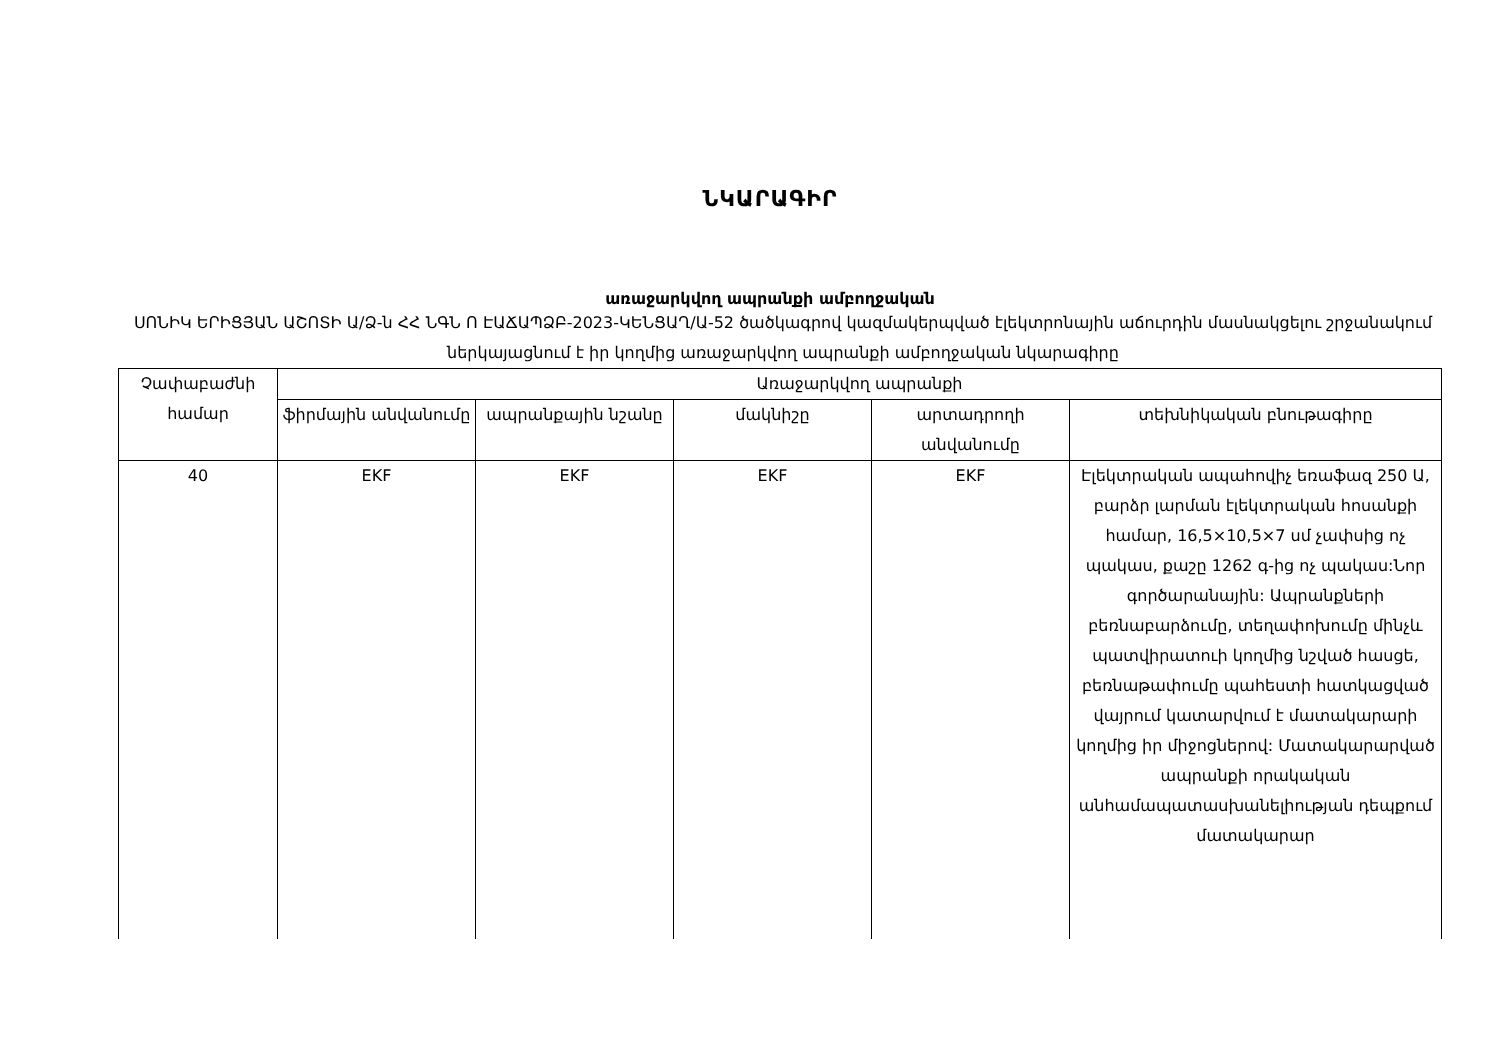ՆԿԱՐԱԳԻՐ
առաջարկվող ապրանքի ամբողջական
ՍՈՆԻԿ ԵՐԻՑՅԱՆ ԱՇՈՏԻ Ա/Ձ-ն ՀՀ ՆԳՆ Ո ԷԱՃԱՊՁԲ-2023-ԿԵՆՑԱՂ/Ա-52 ծածկագրով կազմակերպված էլեկտրոնային աճուրդին մասնակցելու շրջանակում ներկայացնում է իր կողմից առաջարկվող ապրանքի ամբողջական նկարագիրը
| Չափաբաժնի համար | Առաջարկվող ապրանքի | | | | |
| --- | --- | --- | --- | --- | --- |
| | ֆիրմային անվանումը | ապրանքային նշանը | մակնիշը | արտադրողի անվանումը | տեխնիկական բնութագիրը |
| 40 | EKF | EKF | EKF | EKF | Էլեկտրական ապահովիչ եռաֆազ 250 Ա, բարձր լարման էլեկտրական հոսանքի համար, 16,5×10,5×7 սմ չափսից ոչ պակաս, քաշը 1262 գ-ից ոչ պակաս:Նոր գործարանային: Ապրանքների բեռնաբարձումը, տեղափոխումը մինչև պատվիրատուի կողմից նշված հասցե, բեռնաթափումը պահեստի հատկացված վայրում կատարվում է մատակարարի կողմից իր միջոցներով: Մատակարարված ապրանքի որակական անհամապատասխանելիության դեպքում մատակարար |